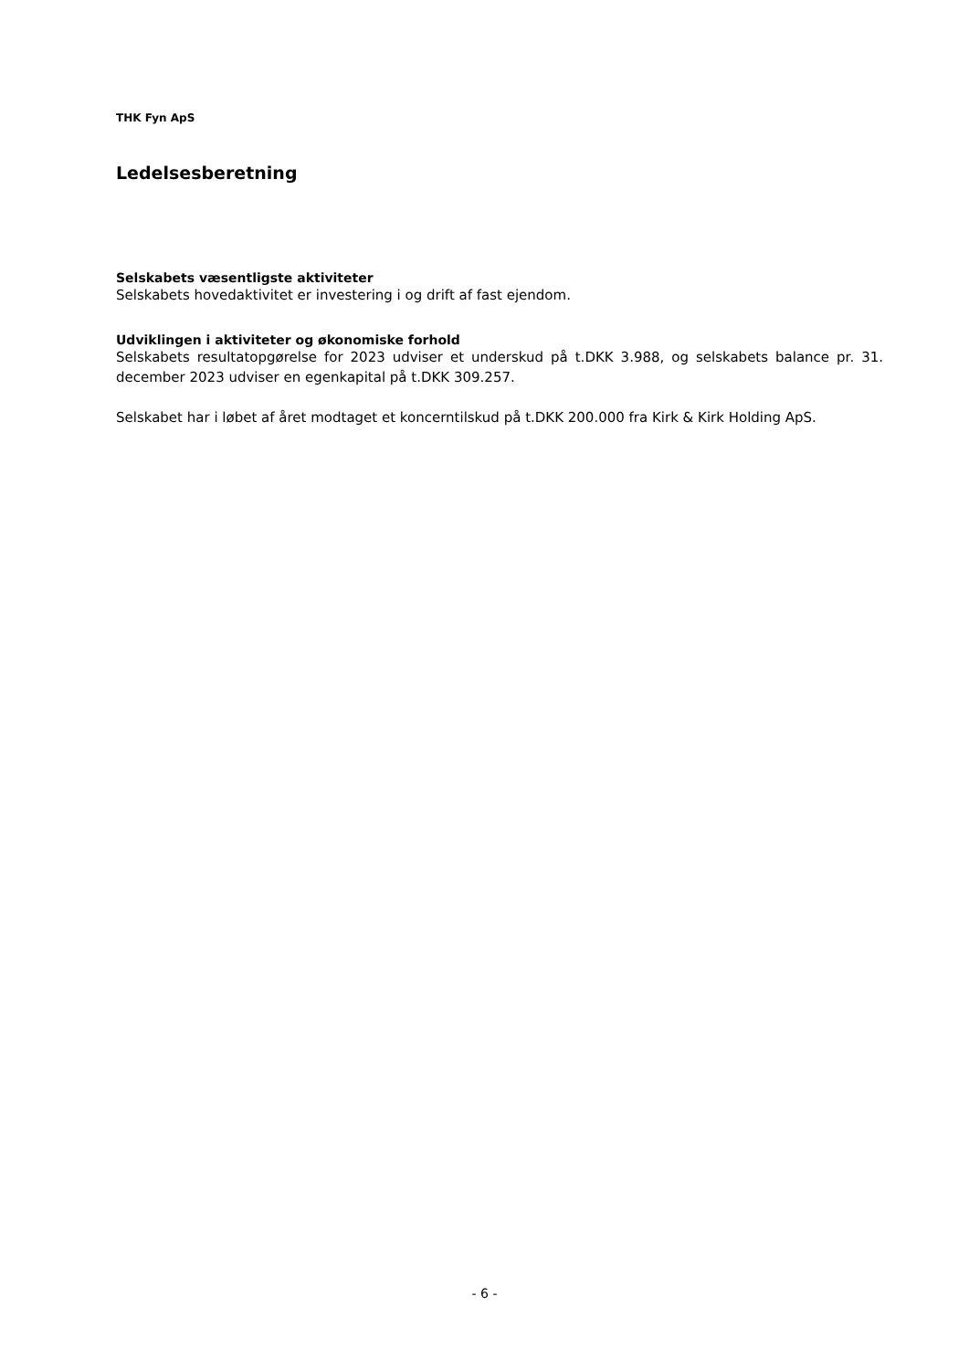THK Fyn ApS
Ledelsesberetning
Selskabets væsentligste aktiviteter
Selskabets hovedaktivitet er investering i og drift af fast ejendom.
Udviklingen i aktiviteter og økonomiske forhold
Selskabets resultatopgørelse for 2023 udviser et underskud på t.DKK 3.988, og selskabets balance pr. 31. december 2023 udviser en egenkapital på t.DKK 309.257.
Selskabet har i løbet af året modtaget et koncerntilskud på t.DKK 200.000 fra Kirk & Kirk Holding ApS.
- 6 -